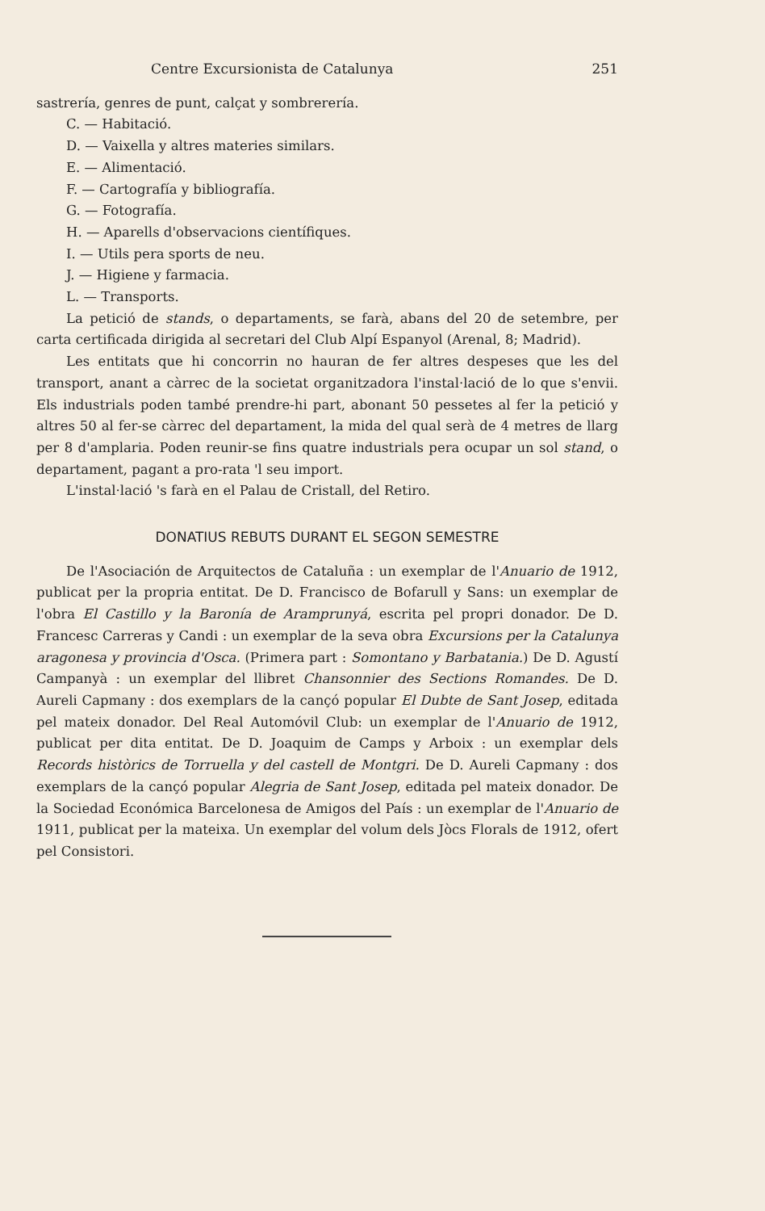Centre Excursionista de Catalunya 251
sastrería, genres de punt, calçat y sombrerería.
C. — Habitació.
D. — Vaixella y altres materies similars.
E. — Alimentació.
F. — Cartografía y bibliografía.
G. — Fotografía.
H. — Aparells d'observacions científiques.
I. — Utils pera sports de neu.
J. — Higiene y farmacia.
L. — Transports.
La petició de stands, o departaments, se farà, abans del 20 de setembre, per carta certificada dirigida al secretari del Club Alpí Espanyol (Arenal, 8; Madrid).
Les entitats que hi concorrin no hauran de fer altres despeses que les del transport, anant a càrrec de la societat organitzadora l'instal·lació de lo que s'envii. Els industrials poden també prendre-hi part, abonant 50 pessetes al fer la petició y altres 50 al fer-se càrrec del departament, la mida del qual serà de 4 metres de llarg per 8 d'amplaria. Poden reunir-se fins quatre industrials pera ocupar un sol stand, o departament, pagant a pro-rata 'l seu import.
L'instal·lació 's farà en el Palau de Cristall, del Retiro.
DONATIUS REBUTS DURANT EL SEGON SEMESTRE
De l'Asociación de Arquitectos de Cataluña : un exemplar de l'Anuario de 1912, publicat per la propria entitat. De D. Francisco de Bofarull y Sans: un exemplar de l'obra El Castillo y la Baronía de Aramprunyá, escrita pel propri donador. De D. Francesc Carreras y Candi : un exemplar de la seva obra Excursions per la Catalunya aragonesa y provincia d'Osca. (Primera part : Somontano y Barbatania.) De D. Agustí Campanyà : un exemplar del llibret Chansonnier des Sections Romandes. De D. Aureli Capmany : dos exemplars de la cançó popular El Dubte de Sant Josep, editada pel mateix donador. Del Real Automóvil Club: un exemplar de l'Anuario de 1912, publicat per dita entitat. De D. Joaquim de Camps y Arboix : un exemplar dels Records històrics de Torruella y del castell de Montgri. De D. Aureli Capmany : dos exemplars de la cançó popular Alegria de Sant Josep, editada pel mateix donador. De la Sociedad Económica Barcelonesa de Amigos del País : un exemplar de l'Anuario de 1911, publicat per la mateixa. Un exemplar del volum dels Jòcs Florals de 1912, ofert pel Consistori.